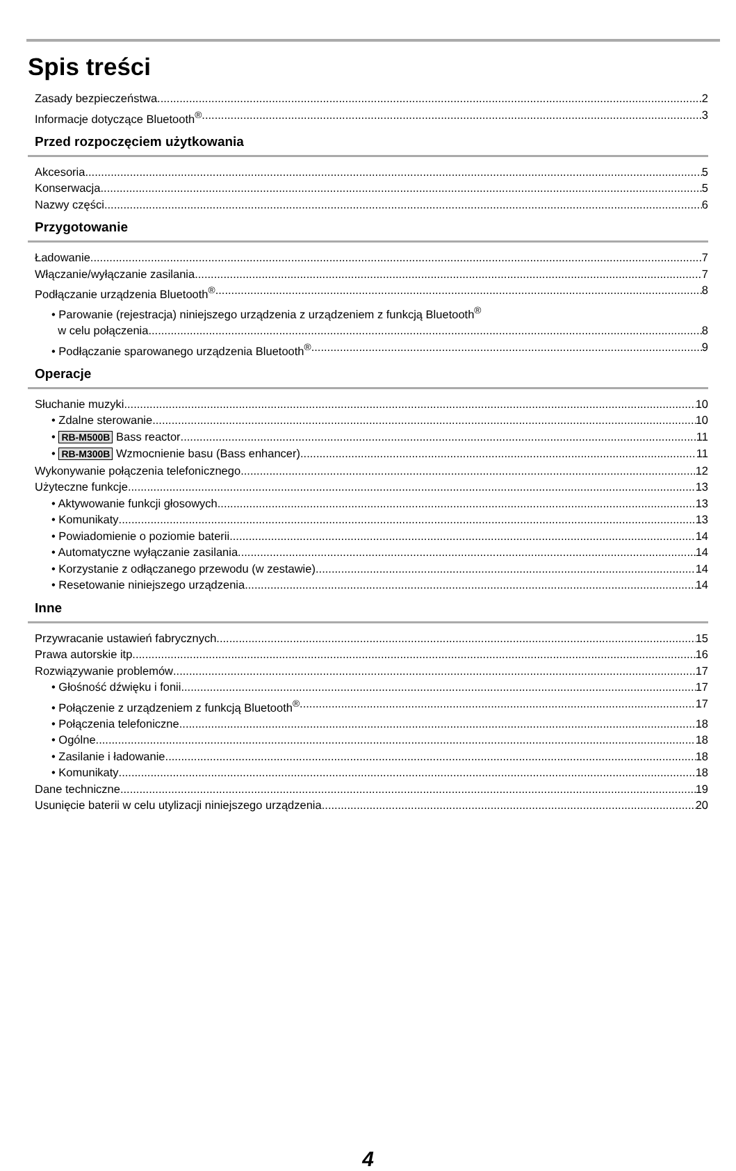Spis treści
Zasady bezpieczeństwa 2
Informacje dotyczące Bluetooth<sup>®</sup> 3
Przed rozpoczęciem użytkowania
Akcesoria 5
Konserwacja 5
Nazwy części 6
Przygotowanie
Ładowanie 7
Włączanie/wyłączanie zasilania 7
Podłączanie urządzenia Bluetooth<sup>®</sup> 8
• Parowanie (rejestracja) niniejszego urządzenia z urządzeniem z funkcją Bluetooth<sup>®</sup>
w celu połączenia 8
• Podłączanie sparowanego urządzenia Bluetooth<sup>®</sup> 9
Operacje
Słuchanie muzyki 10
• Zdalne sterowanie 10
• RB-M500B Bass reactor 11
• RB-M300B Wzmocnienie basu (Bass enhancer) 11
Wykonywanie połączenia telefonicznego 12
Użyteczne funkcje 13
• Aktywowanie funkcji głosowych 13
• Komunikaty 13
• Powiadomienie o poziomie baterii 14
• Automatyczne wyłączanie zasilania 14
• Korzystanie z odłączanego przewodu (w zestawie) 14
• Resetowanie niniejszego urządzenia 14
Inne
Przywracanie ustawień fabrycznych 15
Prawa autorskie itp. 16
Rozwiązywanie problemów 17
• Głośność dźwięku i fonii 17
• Połączenie z urządzeniem z funkcją Bluetooth<sup>®</sup> 17
• Połączenia telefoniczne 18
• Ogólne 18
• Zasilanie i ładowanie 18
• Komunikaty 18
Dane techniczne 19
Usunięcie baterii w celu utylizacji niniejszego urządzenia 20
4